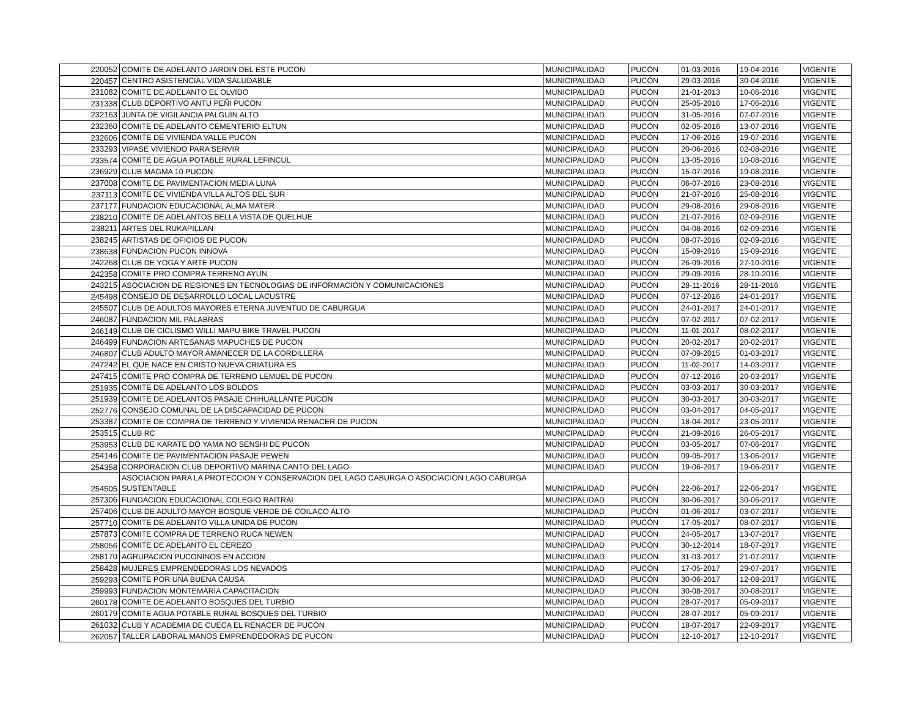| 220052 | COMITE DE ADELANTO JARDIN DEL ESTE PUCON | MUNICIPALIDAD | PUCÓN | 01-03-2016 | 19-04-2016 | VIGENTE |
| 220457 | CENTRO ASISTENCIAL VIDA SALUDABLE | MUNICIPALIDAD | PUCÓN | 29-03-2016 | 30-04-2016 | VIGENTE |
| 231082 | COMITE DE ADELANTO EL OLVIDO | MUNICIPALIDAD | PUCÓN | 21-01-2013 | 10-06-2016 | VIGENTE |
| 231338 | CLUB DEPORTIVO ANTU PEÑI PUCON | MUNICIPALIDAD | PUCÓN | 25-05-2016 | 17-06-2016 | VIGENTE |
| 232163 | JUNTA DE VIGILANCIA PALGUIN ALTO | MUNICIPALIDAD | PUCÓN | 31-05-2016 | 07-07-2016 | VIGENTE |
| 232360 | COMITE DE ADELANTO CEMENTERIO ELTUN | MUNICIPALIDAD | PUCÓN | 02-05-2016 | 13-07-2016 | VIGENTE |
| 232606 | COMITE DE VIVIENDA VALLE PUCON | MUNICIPALIDAD | PUCÓN | 17-06-2016 | 19-07-2016 | VIGENTE |
| 233293 | VIPASE VIVIENDO PARA SERVIR | MUNICIPALIDAD | PUCÓN | 20-06-2016 | 02-08-2016 | VIGENTE |
| 233574 | COMITE DE AGUA POTABLE RURAL LEFINCUL | MUNICIPALIDAD | PUCÓN | 13-05-2016 | 10-08-2016 | VIGENTE |
| 236929 | CLUB MAGMA 10 PUCON | MUNICIPALIDAD | PUCÓN | 15-07-2016 | 19-08-2016 | VIGENTE |
| 237008 | COMITE DE PAVIMENTACION MEDIA LUNA | MUNICIPALIDAD | PUCÓN | 06-07-2016 | 23-08-2016 | VIGENTE |
| 237113 | COMITE DE VIVIENDA VILLA ALTOS DEL SUR | MUNICIPALIDAD | PUCÓN | 21-07-2016 | 25-08-2016 | VIGENTE |
| 237177 | FUNDACION EDUCACIONAL ALMA MATER | MUNICIPALIDAD | PUCÓN | 29-08-2016 | 29-08-2016 | VIGENTE |
| 238210 | COMITE DE ADELANTOS BELLA VISTA DE QUELHUE | MUNICIPALIDAD | PUCÓN | 21-07-2016 | 02-09-2016 | VIGENTE |
| 238211 | ARTES DEL RUKAPILLAN | MUNICIPALIDAD | PUCÓN | 04-08-2016 | 02-09-2016 | VIGENTE |
| 238245 | ARTISTAS DE OFICIOS DE PUCON | MUNICIPALIDAD | PUCÓN | 08-07-2016 | 02-09-2016 | VIGENTE |
| 238638 | FUNDACION PUCON INNOVA | MUNICIPALIDAD | PUCÓN | 15-09-2016 | 15-09-2016 | VIGENTE |
| 242268 | CLUB DE YOGA Y ARTE PUCON | MUNICIPALIDAD | PUCÓN | 26-09-2016 | 27-10-2016 | VIGENTE |
| 242358 | COMITE PRO COMPRA TERRENO AYUN | MUNICIPALIDAD | PUCÓN | 29-09-2016 | 28-10-2016 | VIGENTE |
| 243215 | ASOCIACION DE REGIONES EN TECNOLOGIAS DE INFORMACION Y COMUNICACIONES | MUNICIPALIDAD | PUCÓN | 28-11-2016 | 28-11-2016 | VIGENTE |
| 245498 | CONSEJO DE DESARROLLO LOCAL LACUSTRE | MUNICIPALIDAD | PUCÓN | 07-12-2016 | 24-01-2017 | VIGENTE |
| 245507 | CLUB DE ADULTOS MAYORES ETERNA JUVENTUD DE CABURGUA | MUNICIPALIDAD | PUCÓN | 24-01-2017 | 24-01-2017 | VIGENTE |
| 246087 | FUNDACION MIL PALABRAS | MUNICIPALIDAD | PUCÓN | 07-02-2017 | 07-02-2017 | VIGENTE |
| 246149 | CLUB DE CICLISMO WILLI MAPU BIKE TRAVEL PUCON | MUNICIPALIDAD | PUCÓN | 11-01-2017 | 08-02-2017 | VIGENTE |
| 246499 | FUNDACION ARTESANAS MAPUCHES DE PUCON | MUNICIPALIDAD | PUCÓN | 20-02-2017 | 20-02-2017 | VIGENTE |
| 246807 | CLUB ADULTO MAYOR AMANECER DE LA CORDILLERA | MUNICIPALIDAD | PUCÓN | 07-09-2015 | 01-03-2017 | VIGENTE |
| 247242 | EL QUE NACE EN CRISTO NUEVA CRIATURA ES | MUNICIPALIDAD | PUCÓN | 11-02-2017 | 14-03-2017 | VIGENTE |
| 247415 | COMITE PRO COMPRA DE TERRENO LEMUEL DE PUCON | MUNICIPALIDAD | PUCÓN | 07-12-2016 | 20-03-2017 | VIGENTE |
| 251935 | COMITE DE ADELANTO LOS BOLDOS | MUNICIPALIDAD | PUCÓN | 03-03-2017 | 30-03-2017 | VIGENTE |
| 251939 | COMITE DE ADELANTOS PASAJE CHIHUALLANTE PUCON | MUNICIPALIDAD | PUCÓN | 30-03-2017 | 30-03-2017 | VIGENTE |
| 252776 | CONSEJO COMUNAL DE LA DISCAPACIDAD DE PUCON | MUNICIPALIDAD | PUCÓN | 03-04-2017 | 04-05-2017 | VIGENTE |
| 253387 | COMITE DE COMPRA DE TERRENO Y VIVIENDA RENACER DE PUCON | MUNICIPALIDAD | PUCÓN | 18-04-2017 | 23-05-2017 | VIGENTE |
| 253515 | CLUB RC | MUNICIPALIDAD | PUCÓN | 21-09-2016 | 26-05-2017 | VIGENTE |
| 253953 | CLUB DE KARATE DO YAMA NO SENSHI DE PUCON | MUNICIPALIDAD | PUCÓN | 03-05-2017 | 07-06-2017 | VIGENTE |
| 254146 | COMITE DE PAVIMENTACION PASAJE PEWEN | MUNICIPALIDAD | PUCÓN | 09-05-2017 | 13-06-2017 | VIGENTE |
| 254358 | CORPORACION CLUB DEPORTIVO MARINA CANTO DEL LAGO | MUNICIPALIDAD | PUCÓN | 19-06-2017 | 19-06-2017 | VIGENTE |
| 254505 | ASOCIACION PARA LA PROTECCION Y CONSERVACION DEL LAGO CABURGA O ASOCIACION LAGO CABURGA SUSTENTABLE | MUNICIPALIDAD | PUCÓN | 22-06-2017 | 22-06-2017 | VIGENTE |
| 257306 | FUNDACION EDUCACIONAL COLEGIO RAITRAI | MUNICIPALIDAD | PUCÓN | 30-06-2017 | 30-06-2017 | VIGENTE |
| 257406 | CLUB DE ADULTO MAYOR BOSQUE VERDE DE COILACO ALTO | MUNICIPALIDAD | PUCÓN | 01-06-2017 | 03-07-2017 | VIGENTE |
| 257710 | COMITE DE ADELANTO VILLA UNIDA DE PUCON | MUNICIPALIDAD | PUCÓN | 17-05-2017 | 08-07-2017 | VIGENTE |
| 257873 | COMITE COMPRA DE TERRENO RUCA NEWEN | MUNICIPALIDAD | PUCÓN | 24-05-2017 | 13-07-2017 | VIGENTE |
| 258056 | COMITE DE ADELANTO EL CEREZO | MUNICIPALIDAD | PUCÓN | 30-12-2014 | 18-07-2017 | VIGENTE |
| 258170 | AGRUPACION PUCONINOS EN ACCION | MUNICIPALIDAD | PUCÓN | 31-03-2017 | 21-07-2017 | VIGENTE |
| 258428 | MUJERES EMPRENDEDORAS LOS NEVADOS | MUNICIPALIDAD | PUCÓN | 17-05-2017 | 29-07-2017 | VIGENTE |
| 259293 | COMITE POR UNA BUENA CAUSA | MUNICIPALIDAD | PUCÓN | 30-06-2017 | 12-08-2017 | VIGENTE |
| 259993 | FUNDACION MONTEMARIA CAPACITACION | MUNICIPALIDAD | PUCÓN | 30-08-2017 | 30-08-2017 | VIGENTE |
| 260178 | COMITE DE ADELANTO BOSQUES DEL TURBIO | MUNICIPALIDAD | PUCÓN | 28-07-2017 | 05-09-2017 | VIGENTE |
| 260179 | COMITE AGUA POTABLE RURAL BOSQUES DEL TURBIO | MUNICIPALIDAD | PUCÓN | 28-07-2017 | 05-09-2017 | VIGENTE |
| 261032 | CLUB Y ACADEMIA DE CUECA EL RENACER DE PUCON | MUNICIPALIDAD | PUCÓN | 18-07-2017 | 22-09-2017 | VIGENTE |
| 262057 | TALLER LABORAL MANOS EMPRENDEDORAS DE PUCON | MUNICIPALIDAD | PUCÓN | 12-10-2017 | 12-10-2017 | VIGENTE |